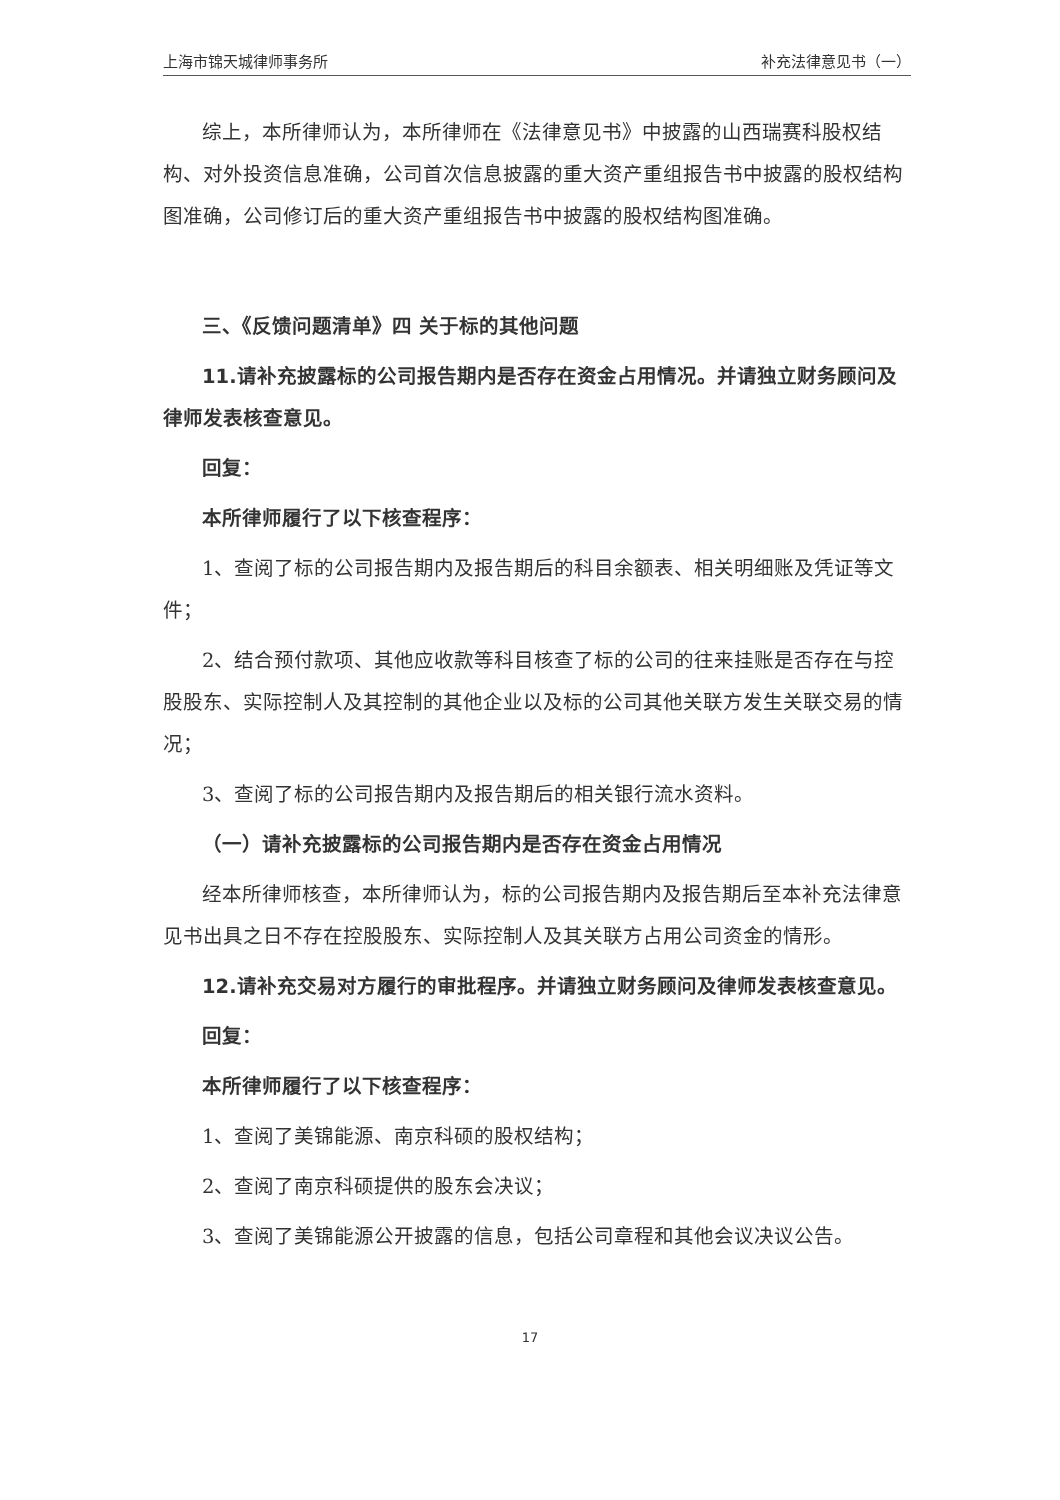上海市锦天城律师事务所 补充法律意见书（一）
综上，本所律师认为，本所律师在《法律意见书》中披露的山西瑞赛科股权结构、对外投资信息准确，公司首次信息披露的重大资产重组报告书中披露的股权结构图准确，公司修订后的重大资产重组报告书中披露的股权结构图准确。
三、《反馈问题清单》四 关于标的其他问题
11.请补充披露标的公司报告期内是否存在资金占用情况。并请独立财务顾问及律师发表核查意见。
回复：
本所律师履行了以下核查程序：
1、查阅了标的公司报告期内及报告期后的科目余额表、相关明细账及凭证等文件；
2、结合预付款项、其他应收款等科目核查了标的公司的往来挂账是否存在与控股股东、实际控制人及其控制的其他企业以及标的公司其他关联方发生关联交易的情况；
3、查阅了标的公司报告期内及报告期后的相关银行流水资料。
（一）请补充披露标的公司报告期内是否存在资金占用情况
经本所律师核查，本所律师认为，标的公司报告期内及报告期后至本补充法律意见书出具之日不存在控股股东、实际控制人及其关联方占用公司资金的情形。
12.请补充交易对方履行的审批程序。并请独立财务顾问及律师发表核查意见。
回复：
本所律师履行了以下核查程序：
1、查阅了美锦能源、南京科硕的股权结构；
2、查阅了南京科硕提供的股东会决议；
3、查阅了美锦能源公开披露的信息，包括公司章程和其他会议决议公告。
17